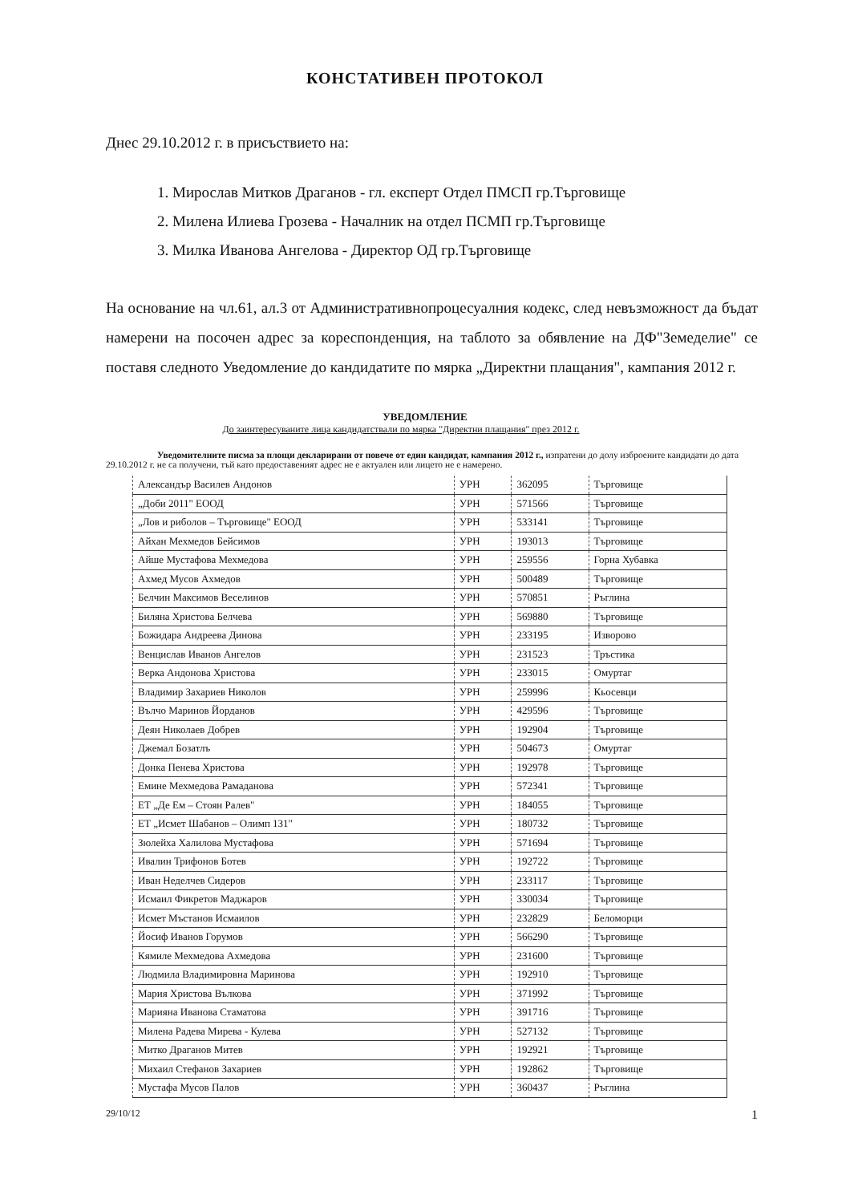КОНСТАТИВЕН ПРОТОКОЛ
Днес 29.10.2012 г. в присъствието на:
1. Мирослав Митков Драганов - гл. експерт Отдел ПМСП гр.Търговище
2. Милена Илиева Грозева - Началник на отдел ПСМП гр.Търговище
3. Милка Иванова Ангелова - Директор ОД гр.Търговище
На основание на чл.61, ал.3 от Административнопроцесуалния кодекс, след невъзможност да бъдат намерени на посочен адрес за кореспонденция, на таблото за обявление на ДФ"Земеделие" се поставя следното Уведомление до кандидатите по мярка „Директни плащания", кампания 2012 г.
УВЕДОМЛЕНИЕ
До заинтересуваните лица кандидатствали по мярка "Директни плащания" през 2012 г.
Уведомителните писма за площи декларирани от повече от един кандидат, кампания 2012 г., изпратени до долу изброените кандидати до дата 29.10.2012 г. не са получени, тъй като предоставеният адрес не е актуален или лицето не е намерено.
| Александър Василев Андонов | УРН | 362095 | Търговище |
| „Доби 2011" ЕООД | УРН | 571566 | Търговище |
| „Лов и риболов – Търговище" ЕООД | УРН | 533141 | Търговище |
| Айхан Мехмедов Бейсимов | УРН | 193013 | Търговище |
| Айше Мустафова Мехмедова | УРН | 259556 | Горна Хубавка |
| Ахмед Мусов Ахмедов | УРН | 500489 | Търговище |
| Белчин Максимов Веселинов | УРН | 570851 | Ръглина |
| Биляна Христова Белчева | УРН | 569880 | Търговище |
| Божидара Андреева Динова | УРН | 233195 | Изворово |
| Венцислав Иванов Ангелов | УРН | 231523 | Тръстика |
| Верка Андонова Христова | УРН | 233015 | Омуртаг |
| Владимир Захариев Николов | УРН | 259996 | Кьосевци |
| Вълчо Маринов Йорданов | УРН | 429596 | Търговище |
| Деян Николаев Добрев | УРН | 192904 | Търговище |
| Джемал Бозатлъ | УРН | 504673 | Омуртаг |
| Донка Пенева Христова | УРН | 192978 | Търговище |
| Емине Мехмедова Рамаданова | УРН | 572341 | Търговище |
| ЕТ „Де Ем – Стоян Ралев" | УРН | 184055 | Търговище |
| ЕТ „Исмет Шабанов – Олимп 131" | УРН | 180732 | Търговище |
| Зюлейха Халилова Мустафова | УРН | 571694 | Търговище |
| Ивалин Трифонов Ботев | УРН | 192722 | Търговище |
| Иван Неделчев Сидеров | УРН | 233117 | Търговище |
| Исмаил Фикретов Маджаров | УРН | 330034 | Търговище |
| Исмет Мъстанов Исмаилов | УРН | 232829 | Беломорци |
| Йосиф Иванов Горумов | УРН | 566290 | Търговище |
| Кямиле Мехмедова Ахмедова | УРН | 231600 | Търговище |
| Людмила Владимировна Маринова | УРН | 192910 | Търговище |
| Мария Христова Вълкова | УРН | 371992 | Търговище |
| Марияна Иванова Стаматова | УРН | 391716 | Търговище |
| Милена Радева Мирева - Кулева | УРН | 527132 | Търговище |
| Митко Драганов Митев | УРН | 192921 | Търговище |
| Михаил Стефанов Захариев | УРН | 192862 | Търговище |
| Мустафа Мусов Палов | УРН | 360437 | Ръглина |
29/10/12 1